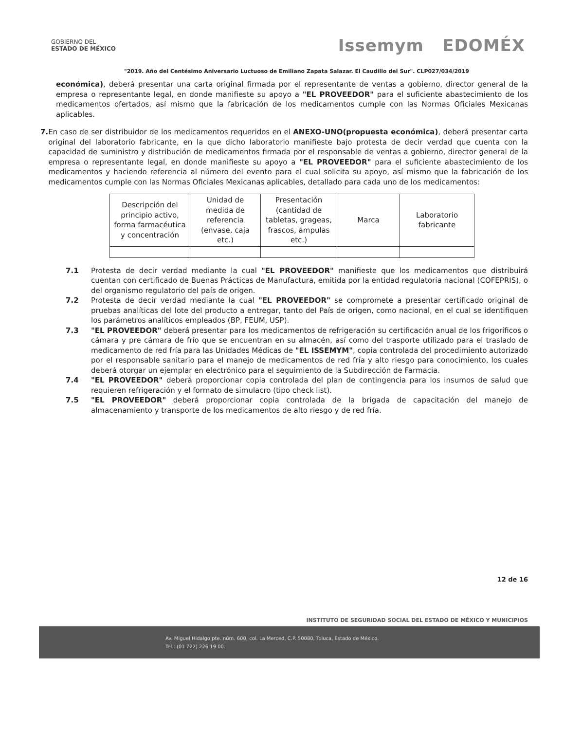GOBIERNO DEL
ESTADO DE MÉXICO
Issemym EDOMÉX
"2019. Año del Centésimo Aniversario Luctuoso de Emiliano Zapata Salazar. El Caudillo del Sur". CLP027/034/2019
económica), deberá presentar una carta original firmada por el representante de ventas a gobierno, director general de la empresa o representante legal, en donde manifieste su apoyo a "EL PROVEEDOR" para el suficiente abastecimiento de los medicamentos ofertados, así mismo que la fabricación de los medicamentos cumple con las Normas Oficiales Mexicanas aplicables.
7. En caso de ser distribuidor de los medicamentos requeridos en el ANEXO-UNO(propuesta económica), deberá presentar carta original del laboratorio fabricante, en la que dicho laboratorio manifieste bajo protesta de decir verdad que cuenta con la capacidad de suministro y distribución de medicamentos firmada por el responsable de ventas a gobierno, director general de la empresa o representante legal, en donde manifieste su apoyo a "EL PROVEEDOR" para el suficiente abastecimiento de los medicamentos y haciendo referencia al número del evento para el cual solicita su apoyo, así mismo que la fabricación de los medicamentos cumple con las Normas Oficiales Mexicanas aplicables, detallado para cada uno de los medicamentos:
| Descripción del principio activo, forma farmacéutica y concentración | Unidad de medida de referencia (envase, caja etc.) | Presentación (cantidad de tabletas, grageas, frascos, ámpulas etc.) | Marca | Laboratorio fabricante |
7.1 Protesta de decir verdad mediante la cual "EL PROVEEDOR" manifieste que los medicamentos que distribuirá cuentan con certificado de Buenas Prácticas de Manufactura, emitida por la entidad regulatoria nacional (COFEPRIS), o del organismo regulatorio del país de origen.
7.2 Protesta de decir verdad mediante la cual "EL PROVEEDOR" se compromete a presentar certificado original de pruebas analíticas del lote del producto a entregar, tanto del País de origen, como nacional, en el cual se identifiquen los parámetros analíticos empleados (BP, FEUM, USP).
7.3 "EL PROVEEDOR" deberá presentar para los medicamentos de refrigeración su certificación anual de los frigoríficos o cámara y pre cámara de frío que se encuentran en su almacén, así como del trasporte utilizado para el traslado de medicamento de red fría para las Unidades Médicas de "EL ISSEMYM", copia controlada del procedimiento autorizado por el responsable sanitario para el manejo de medicamentos de red fría y alto riesgo para conocimiento, los cuales deberá otorgar un ejemplar en electrónico para el seguimiento de la Subdirección de Farmacia.
7.4 "EL PROVEEDOR" deberá proporcionar copia controlada del plan de contingencia para los insumos de salud que requieren refrigeración y el formato de simulacro (tipo check list).
7.5 "EL PROVEEDOR" deberá proporcionar copia controlada de la brigada de capacitación del manejo de almacenamiento y transporte de los medicamentos de alto riesgo y de red fría.
12 de 16
INSTITUTO DE SEGURIDAD SOCIAL DEL ESTADO DE MÉXICO Y MUNICIPIOS
Av. Miguel Hidalgo pte. núm. 600, col. La Merced, C.P. 50080, Toluca, Estado de México.
Tel.: (01 722) 226 19 00.